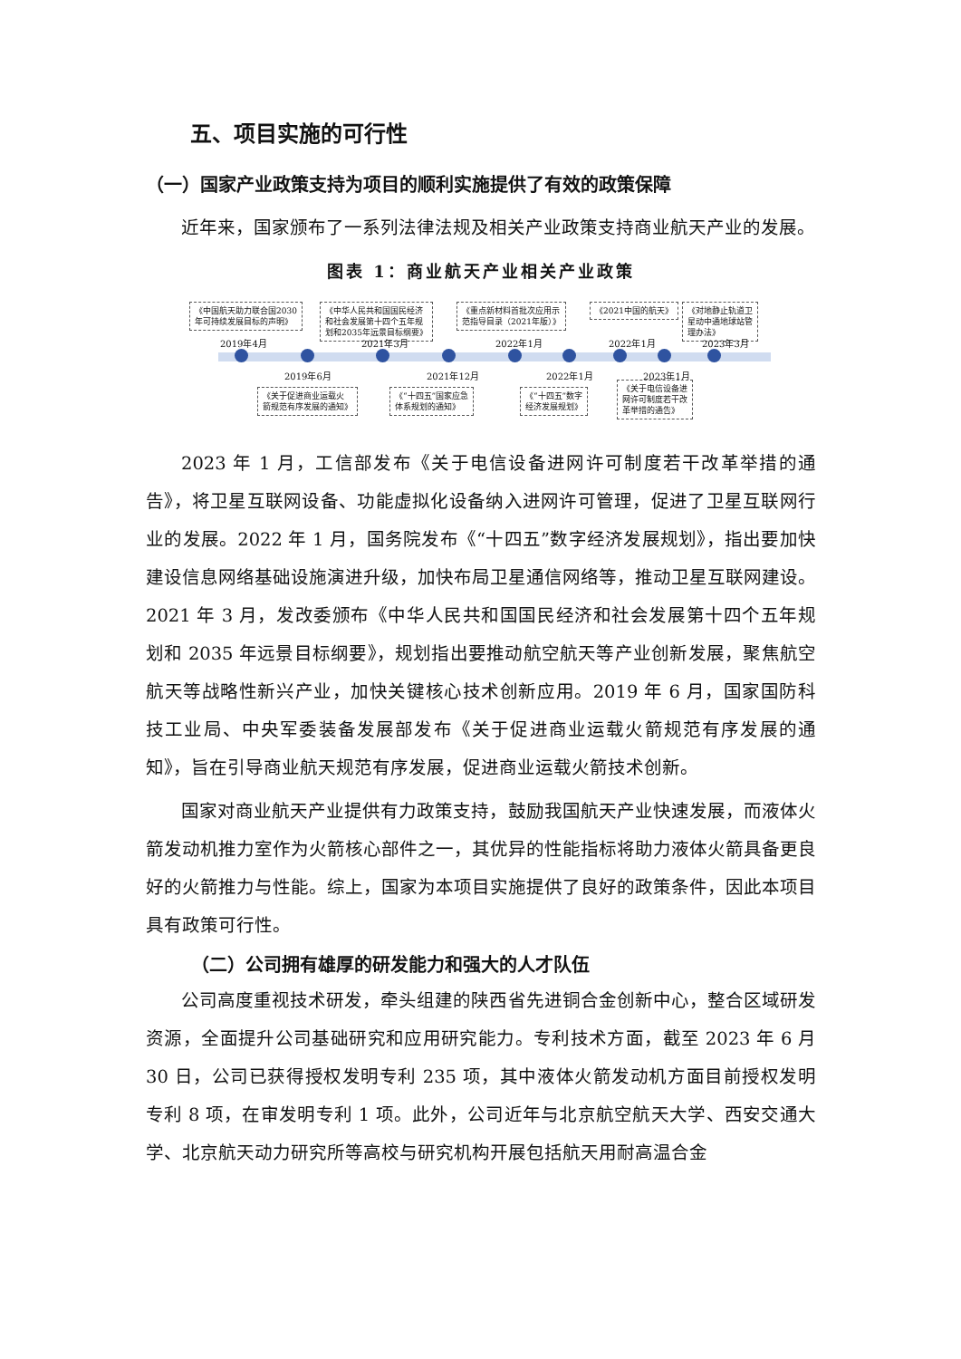五、项目实施的可行性
（一）国家产业政策支持为项目的顺利实施提供了有效的政策保障
近年来，国家颁布了一系列法律法规及相关产业政策支持商业航天产业的发展。
图表 1：商业航天产业相关产业政策
《中国航天助力联合国2030
年可持续发展目标的声明》
《中华人民共和国国民经济
和社会发展第十四个五年规
划和2035年远景目标纲要》
《重点新材料首批次应用示
范指导目录（2021年版）》
《2021中国的航天》
《对地静止轨道卫
星动中通地球站管
理办法》
2019年4月 2021年3月 2022年1月 2022年1月 2023年3月
2019年6月 2021年12月 2022年1月 2023年1月
《关于促进商业运载火
箭规范有序发展的通知》
《“十四五”国家应急
体系规划的通知》
《“十四五”数字
经济发展规划》
《关于电信设备进
网许可制度若干改
革举措的通告》
2023 年 1 月，工信部发布《关于电信设备进网许可制度若干改革举措的通告》，将卫星互联网设备、功能虚拟化设备纳入进网许可管理，促进了卫星互联网行业的发展。2022 年 1 月，国务院发布《“十四五”数字经济发展规划》，指出要加快建设信息网络基础设施演进升级，加快布局卫星通信网络等，推动卫星互联网建设。2021 年 3 月，发改委颁布《中华人民共和国国民经济和社会发展第十四个五年规划和 2035 年远景目标纲要》，规划指出要推动航空航天等产业创新发展，聚焦航空航天等战略性新兴产业，加快关键核心技术创新应用。2019 年 6 月，国家国防科技工业局、中央军委装备发展部发布《关于促进商业运载火箭规范有序发展的通知》，旨在引导商业航天规范有序发展，促进商业运载火箭技术创新。
国家对商业航天产业提供有力政策支持，鼓励我国航天产业快速发展，而液体火箭发动机推力室作为火箭核心部件之一，其优异的性能指标将助力液体火箭具备更良好的火箭推力与性能。综上，国家为本项目实施提供了良好的政策条件，因此本项目具有政策可行性。
（二）公司拥有雄厚的研发能力和强大的人才队伍
公司高度重视技术研发，牵头组建的陕西省先进铜合金创新中心，整合区域研发资源，全面提升公司基础研究和应用研究能力。专利技术方面，截至 2023 年 6 月 30 日，公司已获得授权发明专利 235 项，其中液体火箭发动机方面目前授权发明专利 8 项，在审发明专利 1 项。此外，公司近年与北京航空航天大学、西安交通大学、北京航天动力研究所等高校与研究机构开展包括航天用耐高温合金